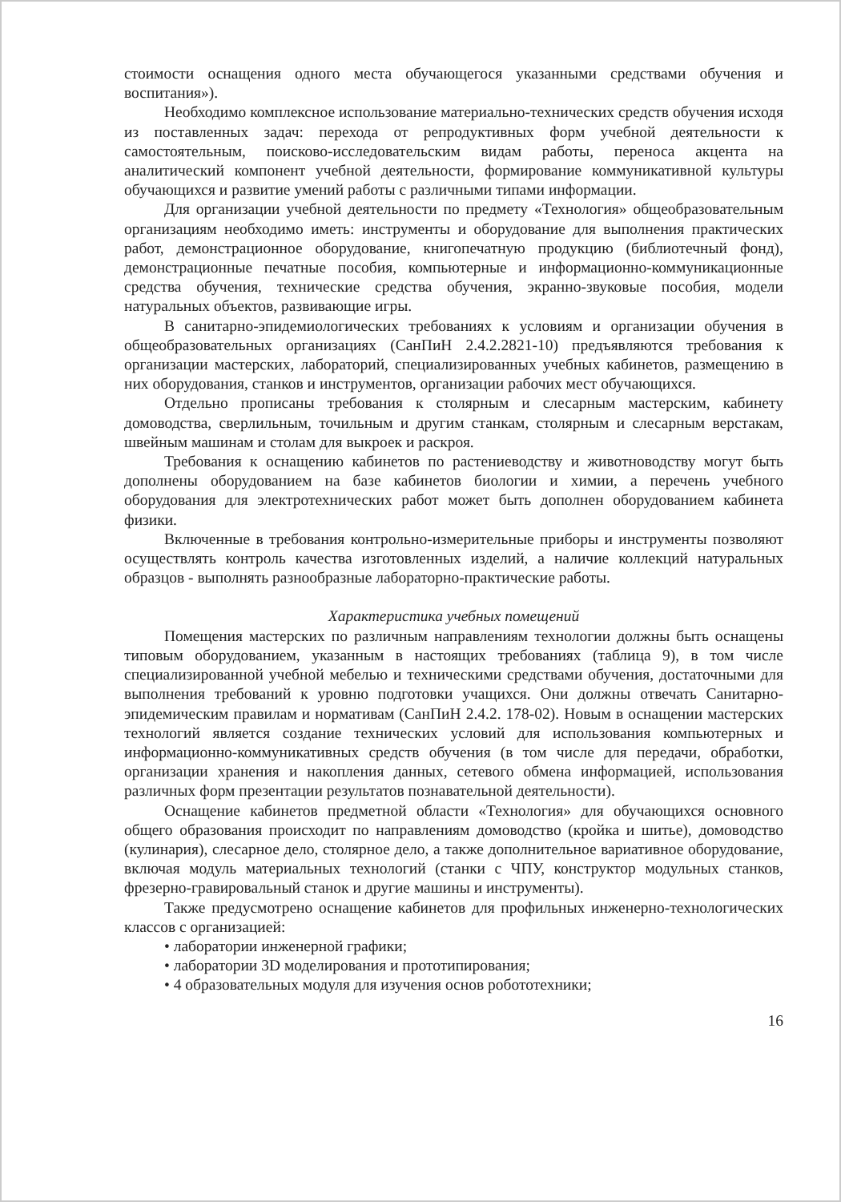стоимости оснащения одного места обучающегося указанными средствами обучения и воспитания»).
Необходимо комплексное использование материально-технических средств обучения исходя из поставленных задач: перехода от репродуктивных форм учебной деятельности к самостоятельным, поисково-исследовательским видам работы, переноса акцента на аналитический компонент учебной деятельности, формирование коммуникативной культуры обучающихся и развитие умений работы с различными типами информации.
Для организации учебной деятельности по предмету «Технология» общеобразовательным организациям необходимо иметь: инструменты и оборудование для выполнения практических работ, демонстрационное оборудование, книгопечатную продукцию (библиотечный фонд), демонстрационные печатные пособия, компьютерные и информационно-коммуникационные средства обучения, технические средства обучения, экранно-звуковые пособия, модели натуральных объектов, развивающие игры.
В санитарно-эпидемиологических требованиях к условиям и организации обучения в общеобразовательных организациях (СанПиН 2.4.2.2821-10) предъявляются требования к организации мастерских, лабораторий, специализированных учебных кабинетов, размещению в них оборудования, станков и инструментов, организации рабочих мест обучающихся.
Отдельно прописаны требования к столярным и слесарным мастерским, кабинету домоводства, сверлильным, точильным и другим станкам, столярным и слесарным верстакам, швейным машинам и столам для выкроек и раскроя.
Требования к оснащению кабинетов по растениеводству и животноводству могут быть дополнены оборудованием на базе кабинетов биологии и химии, а перечень учебного оборудования для электротехнических работ может быть дополнен оборудованием кабинета физики.
Включенные в требования контрольно-измерительные приборы и инструменты позволяют осуществлять контроль качества изготовленных изделий, а наличие коллекций натуральных образцов - выполнять разнообразные лабораторно-практические работы.
Характеристика учебных помещений
Помещения мастерских по различным направлениям технологии должны быть оснащены типовым оборудованием, указанным в настоящих требованиях (таблица 9), в том числе специализированной учебной мебелью и техническими средствами обучения, достаточными для выполнения требований к уровню подготовки учащихся. Они должны отвечать Санитарно-эпидемическим правилам и нормативам (СанПиН 2.4.2. 178-02). Новым в оснащении мастерских технологий является создание технических условий для использования компьютерных и информационно-коммуникативных средств обучения (в том числе для передачи, обработки, организации хранения и накопления данных, сетевого обмена информацией, использования различных форм презентации результатов познавательной деятельности).
Оснащение кабинетов предметной области «Технология» для обучающихся основного общего образования происходит по направлениям домоводство (кройка и шитье), домоводство (кулинария), слесарное дело, столярное дело, а также дополнительное вариативное оборудование, включая модуль материальных технологий (станки с ЧПУ, конструктор модульных станков, фрезерно-гравировальный станок и другие машины и инструменты).
Также предусмотрено оснащение кабинетов для профильных инженерно-технологических классов с организацией:
• лаборатории инженерной графики;
• лаборатории 3D моделирования и прототипирования;
• 4 образовательных модуля для изучения основ робототехники;
16